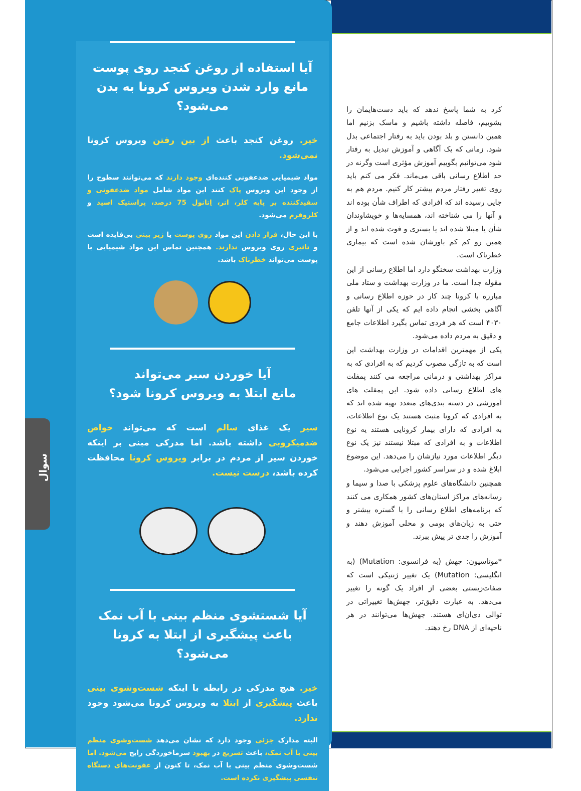سوال
کرد به شما پاسخ ندهد که باید دست‌هایمان را بشوییم، فاصله داشته باشیم و ماسک بزنیم اما همین دانستن و بلد بودن باید به رفتار اجتماعی بدل شود. زمانی که یک آگاهی و آموزش تبدیل به رفتار شود می‌توانیم بگوییم آموزش مؤثری است وگرنه در حد اطلاع رسانی باقی می‌ماند. فکر می کنم باید روی تغییر رفتار مردم بیشتر کار کنیم. مردم هم به جایی رسیده اند که افرادی که اطراف شأن بوده اند و آنها را می شناخته اند، همسایه‌ها و خویشاوندان شأن یا مبتلا شده اند یا بستری و فوت شده اند و از همین رو کم کم باورشان شده است که بیماری خطرناک است.
وزارت بهداشت سخنگو دارد اما اطلاع رسانی از این مقوله جدا است. ما در وزارت بهداشت و ستاد ملی مبارزه با کرونا چند کار در حوزه اطلاع رسانی و آگاهی بخشی انجام داده ایم که یکی از آنها تلفن ۴۰۳۰ است که هر فردی تماس بگیرد اطلاعات جامع و دقیق به مردم داده می‌شود.
یکی از مهمترین اقدامات در وزارت بهداشت این است که به تازگی مصوب کردیم که به افرادی که به مراکز بهداشتی و درمانی مراجعه می کنند پمفلت های اطلاع رسانی داده شود. این پمفلت های آموزشی در دسته بندی‌های متعدد تهیه شده اند که به افرادی که کرونا مثبت هستند یک نوع اطلاعات، به افرادی که دارای بیمار کرونایی هستند یه نوع اطلاعات و به افرادی که مبتلا نیستند نیز یک نوع دیگر اطلاعات مورد نیازشان را می‌دهد. این موضوع ابلاغ شده و در سراسر کشور اجرایی می‌شود.
همچنین دانشگاه‌های علوم پزشکی با صدا و سیما و رسانه‌های مراکز استان‌های کشور همکاری می کنند که برنامه‌های اطلاع رسانی را با گستره بیشتر و حتی به زبان‌های بومی و محلی آموزش دهند و آموزش را جدی تر پیش ببرند.
*موتاسیون: جهش (به فرانسوی: Mutation) (به انگلیسی: Mutation) یک تغییر ژنتیکی است که صفات‌زیستی بعضی از افراد یک گونه را تغییر می‌دهد. به عبارت دقیق‌تر، جهش‌ها تغییراتی در توالی دی‌ان‌ای هستند. جهش‌ها می‌توانند در هر ناحیه‌ای از DNA رخ دهند.
آیا استفاده از روغن کنجد روی پوست
مانع وارد شدن ویروس کرونا به بدن می‌شود؟
خیر. روغن کنجد باعث از بین رفتن ویروس کرونا نمی‌شود.
مواد شیمیایی ضدعفونی کننده‌ای وجود دارند که می‌توانند سطوح را از وجود این ویروس پاک کنند این مواد شامل مواد ضدعفونی و سفیدکننده بر پایه کلر، اتر، اِتانول 75 درصد، پراستیک اسید و کلروفرم می‌شود.
با این حال، قرار دادن این مواد روی پوست یا زیر بینی بی‌فایده است و تاثیری روی ویروس ندارند. همچنین تماس این مواد شیمیایی با پوست می‌تواند خطرناک باشد.
آیا خوردن سیر می‌تواند
مانع ابتلا به ویروس کرونا شود؟
سیر یک غذای سالم است که می‌تواند خواص ضدمیکروبی داشته باشد. اما مدرکی مبنی بر اینکه خوردن سیر از مردم در برابر ویروس کرونا محافظت کرده باشد، درست نیست.
آیا شستشوی منظم بینی با آب نمک
باعث پیشگیری از ابتلا به کرونا می‌شود؟
خیر. هیچ مدرکی در رابطه با اینکه شست‌وشوی بینی باعث پیشگیری از ابتلا به ویروس کرونا می‌شود وجود ندارد.
البته مدارک جزئی وجود دارد که نشان می‌دهد شست‌وشوی منظم بینی با آب نمک، باعث تسریع در بهبود سرماخوردگی رایج می‌شود. اما شست‌وشوی منظم بینی با آب نمک، تا کنون از عفونت‌های دستگاه تنفسی پیشگیری نکرده است.